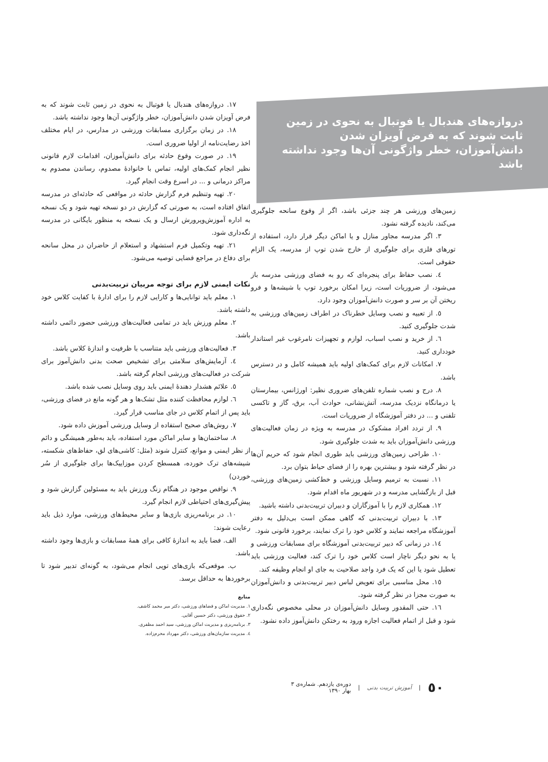دروازه‌های هندبال یا فوتبال به نحوی در زمین ثابت شوند که به فرض آویزان شدن دانش‌آموزان، خطر واژگونی آن‌ها وجود نداشته باشد
زمین‌های ورزشی هر چند جزئی باشد، اگر از وقوع سانحه جلوگیری می‌کند، نادیده گرفته نشود.
۳. اگر مدرسه مجاور منازل و یا اماکن دیگر قرار دارد، استفاده از تورهای فلزی برای جلوگیری از خارج شدن توپ از مدرسه، یک الزام حقوقی است.
٤. نصب حفاظ برای پنجره‌ای که رو به فضای ورزشی مدرسه باز می‌شود، از ضروریات است، زیرا امکان برخورد توپ با شیشه‌ها و فرو ریختن آن بر سر و صورت دانش‌آموزان وجود دارد.
٥. از تعبیه و نصب وسایل خطرناک در اطراف زمین‌های ورزشی به شدت جلوگیری کنید.
٦. از خرید و نصب اسباب، لوازم و تجهیزات نامرغوب غیر استاندار خودداری کنید.
۷. امکانات لازم برای کمک‌های اولیه باید همیشه کامل و در دسترس باشد.
۸. درج و نصب شماره تلفن‌های ضروری نظیر: اورژانس، بیمارستان یا درمانگاه نزدیک مدرسه، آتش‌نشانی، حوادث آب، برق، گاز و تاکسی تلفنی و ... در دفتر آموزشگاه از ضروریات است.
۹. از تردد افراد مشکوک در مدرسه به ویژه در زمان فعالیت‌های ورزشی دانش‌آموزان باید به شدت جلوگیری شود.
۱۰. طراحی زمین‌های ورزشی باید طوری انجام شود که حریم آن‌ها در نظر گرفته شود و بیشترین بهره را از فضای حیاط بتوان برد.
۱۱. نسبت به ترمیم وسایل ورزشی و خط‌کشی زمین‌های ورزشی، قبل از بازگشایی مدرسه و در شهریور ماه اقدام شود.
۱۲. همکاری لازم را با آموزگاران و دبیران تربیت‌بدنی داشته باشید.
۱۳. با دبیران تربیت‌بدنی که گاهی ممکن است بی‌دلیل به دفتر آموزشگاه مراجعه نمایند و کلاس خود را ترک نمایند، برخورد قانونی شود.
١٤. در زمانی که دبیر تربیت‌بدنی آموزشگاه برای مسابقات ورزشی و یا به نحو دیگر ناچار است کلاس خود را ترک کند، فعالیت ورزشی باید تعطیل شود یا این که یک فرد واجد صلاحیت به جای او انجام وظیفه کند.
۱٥. محل مناسبی برای تعویض لباس دبیر تربیت‌بدنی و دانش‌آموزان به صورت مجزا در نظر گرفته شود.
۱٦. حتی المقدور وسایل دانش‌آموزان در محلی مخصوص نگه‌داری شود و قبل از اتمام فعالیت اجازه ورود به رختکن دانش‌آموز داده نشود.
۱۷. دروازه‌های هندبال یا فوتبال به نحوی در زمین ثابت شوند که به فرض آویزان شدن دانش‌آموزان، خطر واژگونی آن‌ها وجود نداشته باشد.
۱۸. در زمان برگزاری مسابقات ورزشی در مدارس، در ایام مختلف اخذ رضایت‌نامه از اولیا ضروری است.
۱۹. در صورت وقوع حادثه برای دانش‌آموزان، اقدامات لازم قانونی نظیر انجام کمک‌های اولیه، تماس با خانوادهٔ مصدوم، رساندن مصدوم به مراکز درمانی و ... در اسرع وقت انجام گیرد.
۲۰. تهیه وتنظیم فرم گزارش حادثه در مواقعی که حادثه‌ای در مدرسه اتفاق افتاده است، به صورتی که گزارش در دو نسخه تهیه شود و یک نسخه به اداره آموزش‌وپرورش ارسال و یک نسخه به منظور بایگانی در مدرسه نگه‌داری شود.
۲۱. تهیه وتکمیل فرم استشهاد و استعلام از حاضران در محل سانحه برای دفاع در مراجع قضایی توصیه می‌شود.
نکات ایمنی لازم برای توجه مربیان تربیت‌بدنی
۱. معلم باید توانایی‌ها و کارایی لازم را برای ادارهٔ با کفایت کلاس خود داشته باشد.
۲. معلم ورزش باید در تمامی فعالیت‌های ورزشی حضور دائمی داشته باشد.
۳. فعالیت‌های ورزشی باید متناسب با ظرفیت و اندازهٔ کلاس باشد.
٤. آزمایش‌های سلامتی برای تشخیص صحت بدنی دانش‌آموز برای شرکت در فعالیت‌های ورزشی انجام گرفته باشد.
٥. علائم هشدار دهندهٔ ایمنی باید روی وسایل نصب شده باشد.
٦. لوازم محافظت کننده مثل تشک‌ها و هر گونه مانع در فضای ورزشی، باید پس از اتمام کلاس در جای مناسب قرار گیرد.
۷. روش‌های صحیح استفاده از وسایل ورزشی آموزش داده شود.
۸. ساختمان‌ها و سایر اماکن مورد استفاده، باید به‌طور همیشگی و دائم از نظر ایمنی و موانع، کنترل شوند (مثل: کاشی‌های لق، حفاظ‌های شکسته، شیشه‌های ترک خورده، همسطح کردن موزاییک‌ها برای جلوگیری از سُر خوردن)
۹. نواقص موجود در هنگام زنگ ورزش باید به مسئولین گزارش شود و پیش‌گیری‌های احتیاطی لازم انجام گیرد.
۱۰. در برنامه‌ریزی بازی‌ها و سایر محیط‌های ورزشی، موارد ذیل باید رعایت شوند:
الف. فضا باید به اندازهٔ کافی برای همهٔ مسابقات و بازی‌ها وجود داشته باشد.
ب. موقعی‌که بازی‌های توپی انجام می‌شود، به گونه‌ای تدبیر شود تا برخوردها به حداقل برسد.
منابع
۱. مدیریت اماکن و فضاهای ورزشی، دکتر میر محمد کاشف.
۲. حقوق ورزشی، دکتر حسین آقایی.
۳. برنامه‌ریزی و مدیریت اماکن ورزشی، سید احمد مظفری.
٤. مدیریت سازمان‌های ورزشی، دکتر مهرداد محرم‌زاده.
٥٠ | آموزش تربیت بدنی | دوره‌ی یازدهم. شماره‌ی ۳
بهار ۱۳۹۰